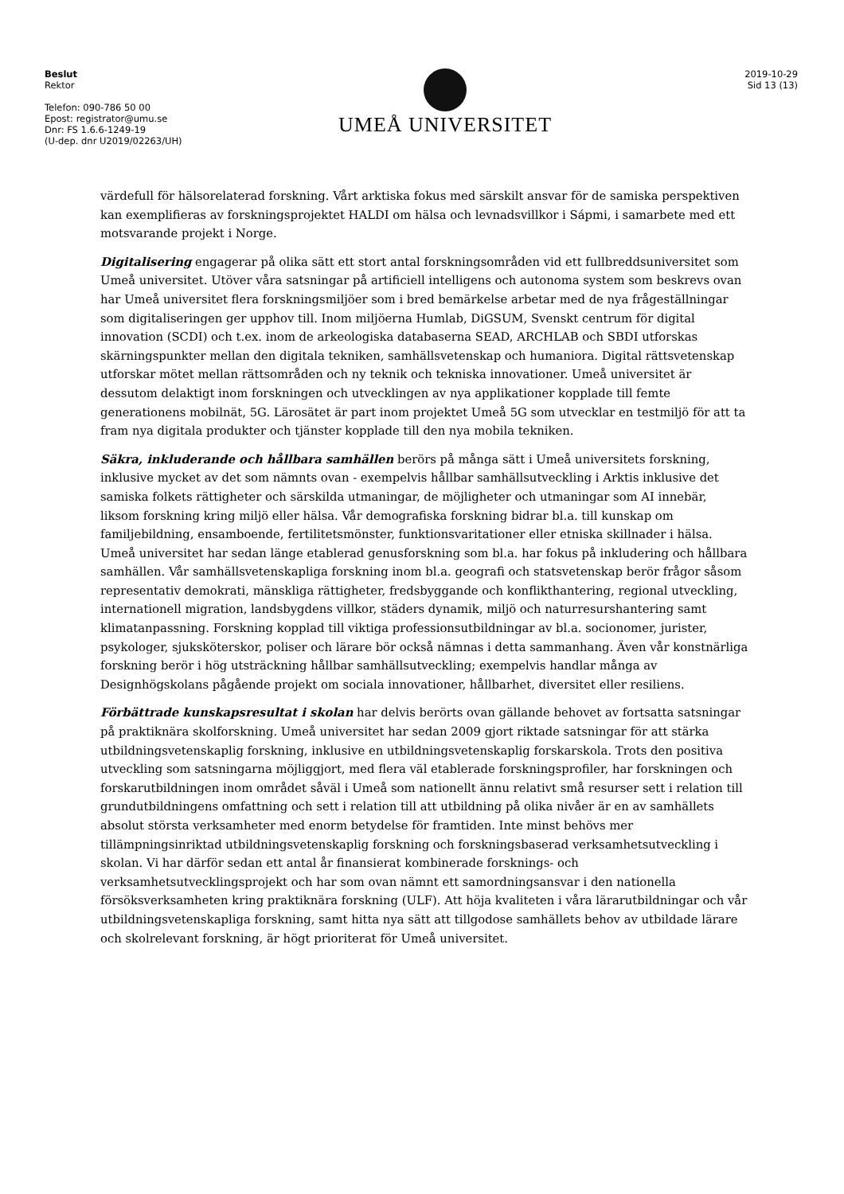Beslut
Rektor
Telefon: 090-786 50 00
Epost: registrator@umu.se
Dnr: FS 1.6.6-1249-19
(U-dep. dnr U2019/02263/UH)
UMEÅ UNIVERSITET
2019-10-29
Sid 13 (13)
värdefull för hälsorelaterad forskning. Vårt arktiska fokus med särskilt ansvar för de samiska perspektiven kan exemplifieras av forskningsprojektet HALDI om hälsa och levnadsvillkor i Sápmi, i samarbete med ett motsvarande projekt i Norge.
Digitalisering engagerar på olika sätt ett stort antal forskningsområden vid ett fullbreddsuniversitet som Umeå universitet. Utöver våra satsningar på artificiell intelligens och autonoma system som beskrevs ovan har Umeå universitet flera forskningsmiljöer som i bred bemärkelse arbetar med de nya frågeställningar som digitaliseringen ger upphov till. Inom miljöerna Humlab, DiGSUM, Svenskt centrum för digital innovation (SCDI) och t.ex. inom de arkeologiska databaserna SEAD, ARCHLAB och SBDI utforskas skärningspunkter mellan den digitala tekniken, samhällsvetenskap och humaniora. Digital rättsvetenskap utforskar mötet mellan rättsområden och ny teknik och tekniska innovationer. Umeå universitet är dessutom delaktigt inom forskningen och utvecklingen av nya applikationer kopplade till femte generationens mobilnät, 5G. Lärosätet är part inom projektet Umeå 5G som utvecklar en testmiljö för att ta fram nya digitala produkter och tjänster kopplade till den nya mobila tekniken.
Säkra, inkluderande och hållbara samhällen berörs på många sätt i Umeå universitets forskning, inklusive mycket av det som nämnts ovan - exempelvis hållbar samhällsutveckling i Arktis inklusive det samiska folkets rättigheter och särskilda utmaningar, de möjligheter och utmaningar som AI innebär, liksom forskning kring miljö eller hälsa. Vår demografiska forskning bidrar bl.a. till kunskap om familjebildning, ensamboende, fertilitetsmönster, funktionsvaritationer eller etniska skillnader i hälsa. Umeå universitet har sedan länge etablerad genusforskning som bl.a. har fokus på inkludering och hållbara samhällen. Vår samhällsvetenskapliga forskning inom bl.a. geografi och statsvetenskap berör frågor såsom representativ demokrati, mänskliga rättigheter, fredsbyggande och konflikthantering, regional utveckling, internationell migration, landsbygdens villkor, städers dynamik, miljö och naturresurshantering samt klimatanpassning. Forskning kopplad till viktiga professionsutbildningar av bl.a. socionomer, jurister, psykologer, sjuksköterskor, poliser och lärare bör också nämnas i detta sammanhang. Även vår konstnärliga forskning berör i hög utsträckning hållbar samhällsutveckling; exempelvis handlar många av Designhögskolans pågående projekt om sociala innovationer, hållbarhet, diversitet eller resiliens.
Förbättrade kunskapsresultat i skolan har delvis berörts ovan gällande behovet av fortsatta satsningar på praktiknära skolforskning. Umeå universitet har sedan 2009 gjort riktade satsningar för att stärka utbildningsvetenskaplig forskning, inklusive en utbildningsvetenskaplig forskarskola. Trots den positiva utveckling som satsningarna möjliggjort, med flera väl etablerade forskningsprofiler, har forskningen och forskarutbildningen inom området såväl i Umeå som nationellt ännu relativt små resurser sett i relation till grundutbildningens omfattning och sett i relation till att utbildning på olika nivåer är en av samhällets absolut största verksamheter med enorm betydelse för framtiden. Inte minst behövs mer tillämpningsinriktad utbildningsvetenskaplig forskning och forskningsbaserad verksamhetsutveckling i skolan. Vi har därför sedan ett antal år finansierat kombinerade forsknings- och verksamhetsutvecklingsprojekt och har som ovan nämnt ett samordningsansvar i den nationella försöksverksamheten kring praktiknära forskning (ULF). Att höja kvaliteten i våra lärarutbildningar och vår utbildningsvetenskapliga forskning, samt hitta nya sätt att tillgodose samhällets behov av utbildade lärare och skolrelevant forskning, är högt prioriterat för Umeå universitet.